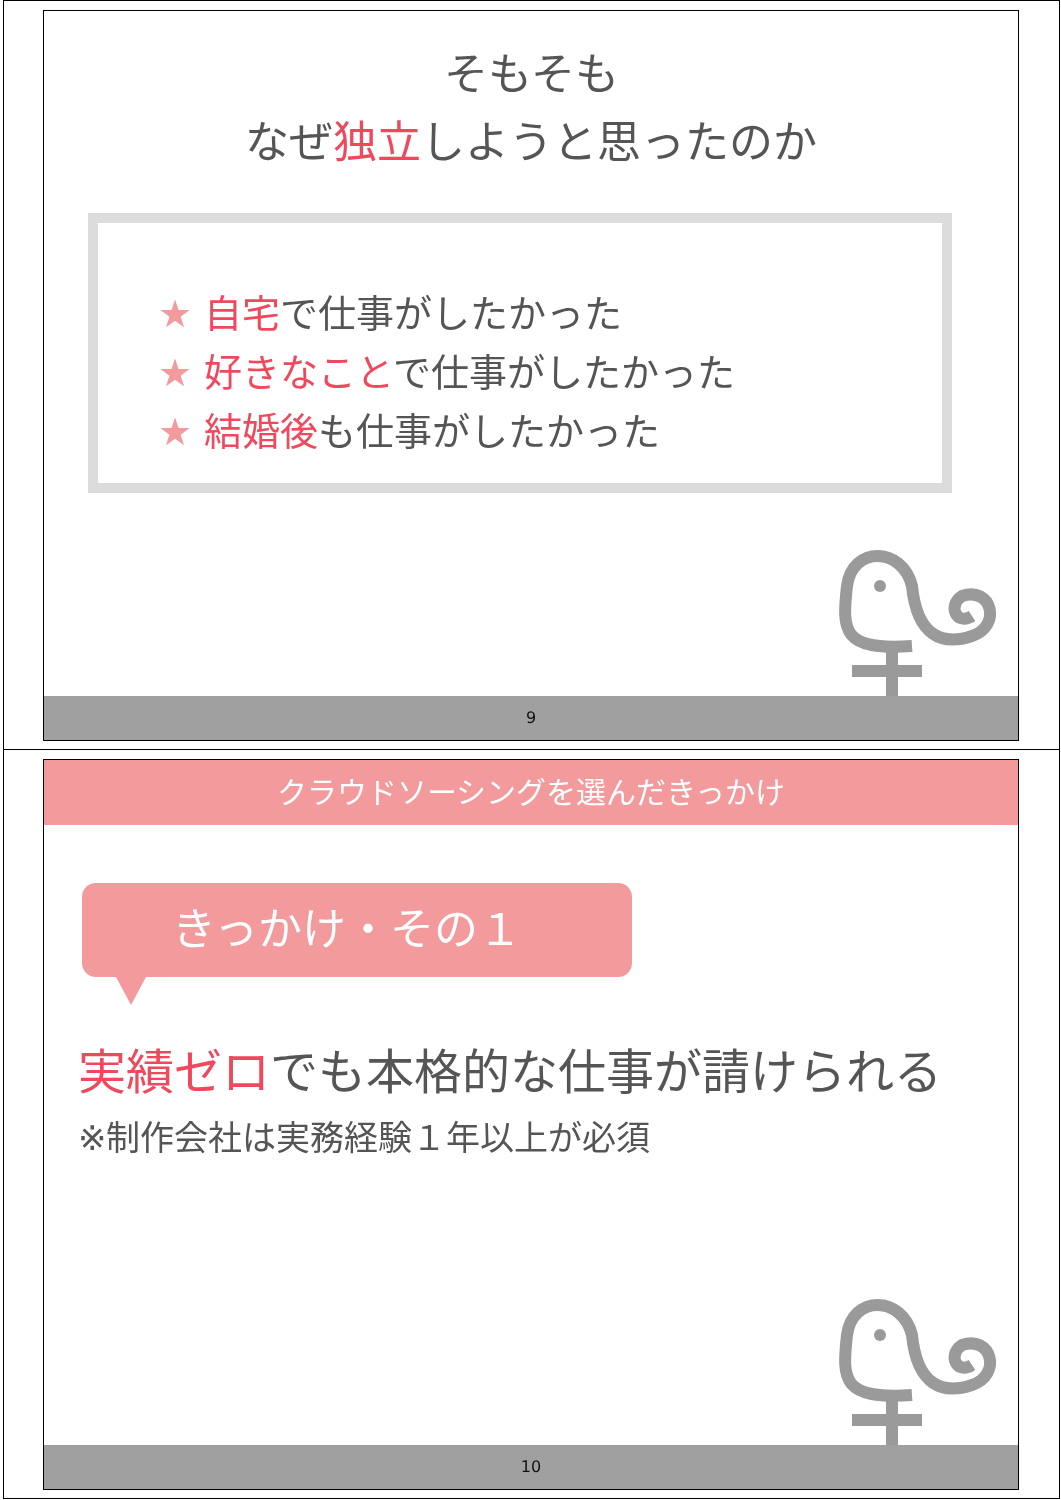そもそも
なぜ独立しようと思ったのか
★ 自宅で仕事がしたかった
★ 好きなことで仕事がしたかった
★ 結婚後も仕事がしたかった
9
クラウドソーシングを選んだきっかけ
きっかけ・その１
実績ゼロでも本格的な仕事が請けられる
※制作会社は実務経験１年以上が必須
10